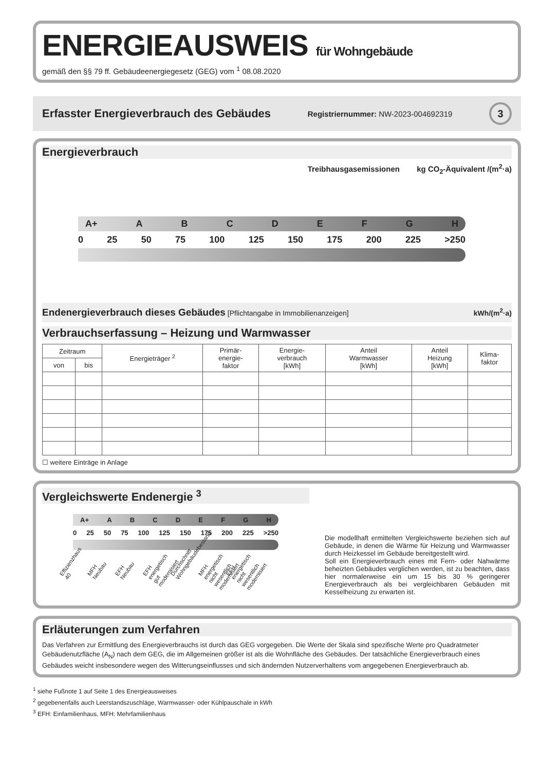ENERGIEAUSWEIS für Wohngebäude
gemäß den §§ 79 ff. Gebäudeenergiegesetz (GEG) vom <sup>1</sup> 08.08.2020
Erfasster Energieverbrauch des Gebäudes Registriernummer: NW-2023-004692319 3
Energieverbrauch
Treibhausgasemissionen kg CO<sub>2</sub>-Äquivalent /(m<sup>2</sup>·a)
A+ ABCDEFGH
0 25 50 75 100 125 150 175 200 225 >250
Endenergieverbrauch dieses Gebäudes [Pflichtangabe in Immobilienanzeigen] kWh/(m<sup>2</sup>·a)
Verbrauchserfassung – Heizung und Warmwasser
| Zeitraum | | Energieträger <sup>2</sup> | Primär- energie- faktor | Energie- verbrauch [kWh] | Anteil Warmwasser [kWh] | Anteil Heizung [kWh] | Klima- faktor |
| --- | --- | --- | --- | --- | --- | --- | --- |
| von | bis | | | | | | |
☐ weitere Einträge in Anlage
Vergleichswerte Endenergie <sup>3</sup>
A+ ABCDEFGH
0 25 50 75 100 125 150 175 200 225 >250
Effizienzhaus 40 MFH Neubau EFH Neubau EFH energetisch gut modernisiert Durchschnitt Wohngebäudebestand MFH energetisch nicht wesentlich modernisiert EFH energetisch nicht wesentlich modernisiert
Die modellhaft ermittelten Vergleichswerte beziehen sich auf Gebäude, in denen die Wärme für Heizung und Warmwasser durch Heizkessel im Gebäude bereitgestellt wird.
Soll ein Energieverbrauch eines mit Fern- oder Nahwärme beheizten Gebäudes verglichen werden, ist zu beachten, dass hier normalerweise ein um 15 bis 30 % geringerer Energieverbrauch als bei vergleichbaren Gebäuden mit Kesselheizung zu erwarten ist.
Erläuterungen zum Verfahren
Das Verfahren zur Ermittlung des Energieverbrauchs ist durch das GEG vorgegeben. Die Werte der Skala sind spezifische Werte pro Quadratmeter Gebäudenutzfläche (A<sub>N</sub>) nach dem GEG, die im Allgemeinen größer ist als die Wohnfläche des Gebäudes. Der tatsächliche Energieverbrauch eines Gebäudes weicht insbesondere wegen des Witterungseinflusses und sich ändernden Nutzerverhaltens vom angegebenen Energieverbrauch ab.
<sup>1</sup> siehe Fußnote 1 auf Seite 1 des Energieausweises
<sup>2</sup> gegebenenfalls auch Leerstandszuschläge, Warmwasser- oder Kühlpauschale in kWh
<sup>3</sup> EFH: Einfamilienhaus, MFH: Mehrfamilienhaus